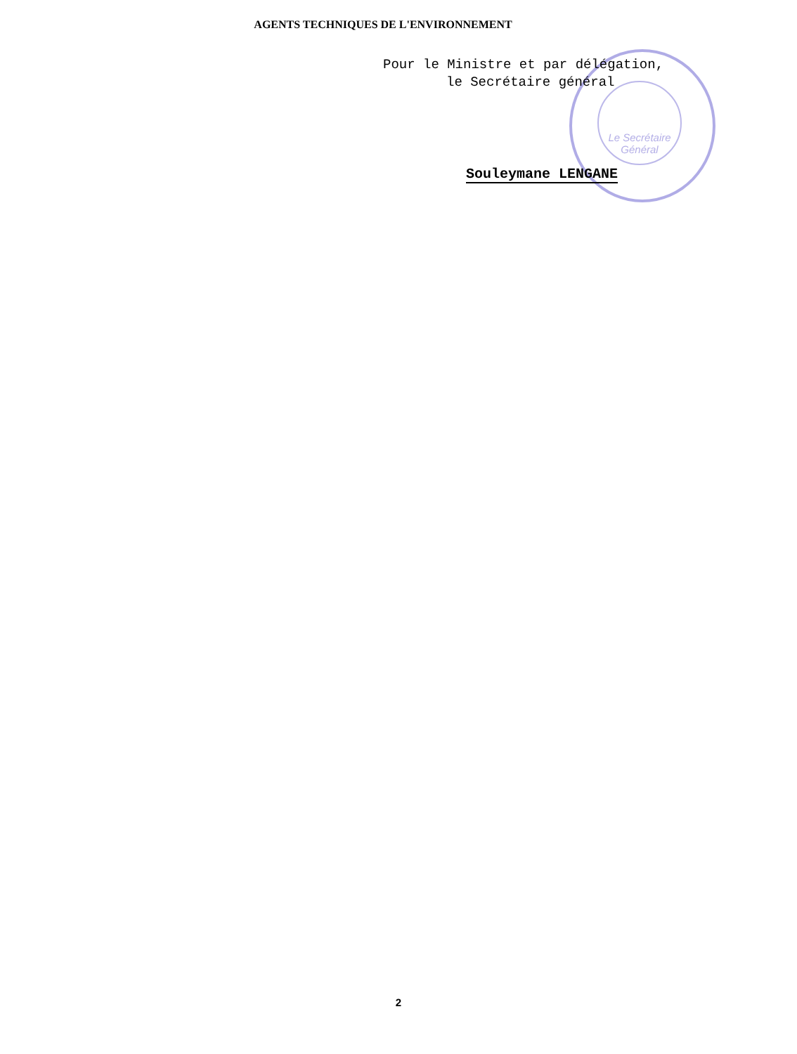AGENTS TECHNIQUES DE L'ENVIRONNEMENT
Le Secrétaire Général
Pour le Ministre et par délégation,
le Secrétaire général
Souleymane LENGANE
2